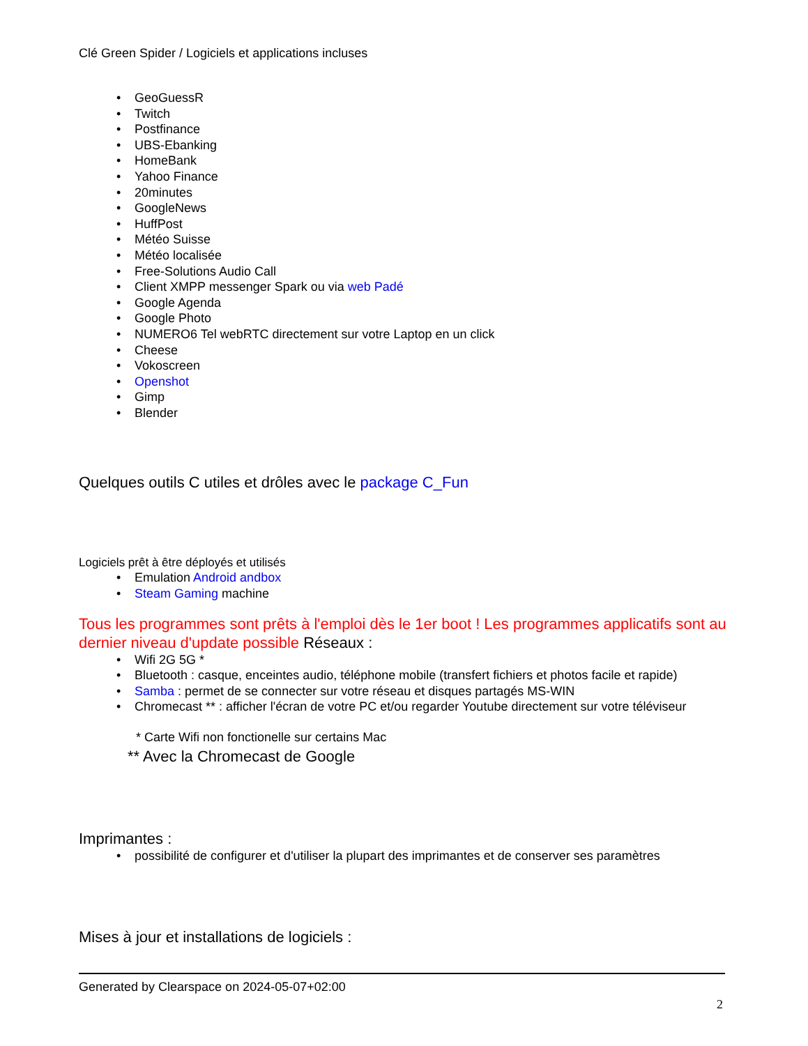Clé Green Spider / Logiciels et applications incluses
GeoGuessR
Twitch
Postfinance
UBS-Ebanking
HomeBank
Yahoo Finance
20minutes
GoogleNews
HuffPost
Météo Suisse
Météo localisée
Free-Solutions Audio Call
Client XMPP messenger Spark ou via web Padé
Google Agenda
Google Photo
NUMERO6 Tel webRTC directement sur votre Laptop en un click
Cheese
Vokoscreen
Openshot
Gimp
Blender
Quelques outils C utiles et drôles avec le package C_Fun
Logiciels prêt à être déployés et utilisés
Emulation Android andbox
Steam Gaming machine
Tous les programmes sont prêts à l'emploi dès le 1er boot ! Les programmes applicatifs sont au dernier niveau d'update possible Réseaux :
Wifi 2G 5G *
Bluetooth : casque, enceintes audio, téléphone mobile (transfert fichiers et photos facile et rapide)
Samba : permet de se connecter sur votre réseau et disques partagés MS-WIN
Chromecast ** : afficher l'écran de votre PC et/ou regarder Youtube directement sur votre téléviseur
* Carte Wifi non fonctionelle sur certains Mac
** Avec la Chromecast de Google
Imprimantes :
possibilité de configurer et d'utiliser la plupart des imprimantes et de conserver ses paramètres
Mises à jour et installations de logiciels :
Generated by Clearspace on 2024-05-07+02:00
2